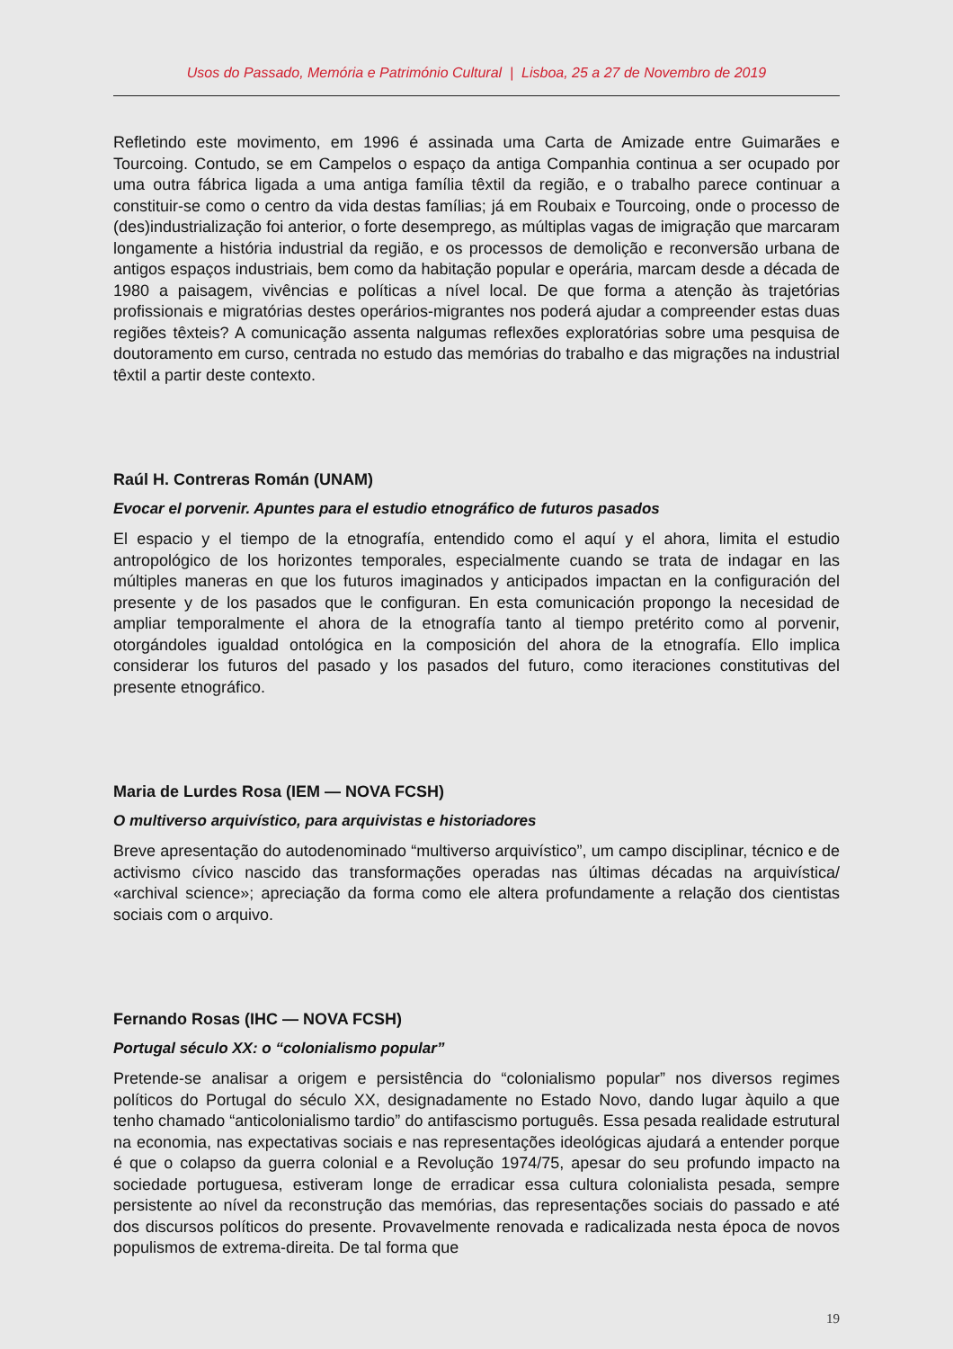Usos do Passado, Memória e Património Cultural | Lisboa, 25 a 27 de Novembro de 2019
Refletindo este movimento, em 1996 é assinada uma Carta de Amizade entre Guimarães e Tourcoing. Contudo, se em Campelos o espaço da antiga Companhia continua a ser ocupado por uma outra fábrica ligada a uma antiga família têxtil da região, e o trabalho parece continuar a constituir-se como o centro da vida destas famílias; já em Roubaix e Tourcoing, onde o processo de (des)industrialização foi anterior, o forte desemprego, as múltiplas vagas de imigração que marcaram longamente a história industrial da região, e os processos de demolição e reconversão urbana de antigos espaços industriais, bem como da habitação popular e operária, marcam desde a década de 1980 a paisagem, vivências e políticas a nível local. De que forma a atenção às trajetórias profissionais e migratórias destes operários-migrantes nos poderá ajudar a compreender estas duas regiões têxteis? A comunicação assenta nalgumas reflexões exploratórias sobre uma pesquisa de doutoramento em curso, centrada no estudo das memórias do trabalho e das migrações na industrial têxtil a partir deste contexto.
Raúl H. Contreras Román (UNAM)
Evocar el porvenir. Apuntes para el estudio etnográfico de futuros pasados
El espacio y el tiempo de la etnografía, entendido como el aquí y el ahora, limita el estudio antropológico de los horizontes temporales, especialmente cuando se trata de indagar en las múltiples maneras en que los futuros imaginados y anticipados impactan en la configuración del presente y de los pasados que le configuran. En esta comunicación propongo la necesidad de ampliar temporalmente el ahora de la etnografía tanto al tiempo pretérito como al porvenir, otorgándoles igualdad ontológica en la composición del ahora de la etnografía. Ello implica considerar los futuros del pasado y los pasados del futuro, como iteraciones constitutivas del presente etnográfico.
Maria de Lurdes Rosa (IEM — NOVA FCSH)
O multiverso arquivístico, para arquivistas e historiadores
Breve apresentação do autodenominado “multiverso arquivístico”, um campo disciplinar, técnico e de activismo cívico nascido das transformações operadas nas últimas décadas na arquivística/ «archival science»; apreciação da forma como ele altera profundamente a relação dos cientistas sociais com o arquivo.
Fernando Rosas (IHC — NOVA FCSH)
Portugal século XX: o “colonialismo popular”
Pretende-se analisar a origem e persistência do “colonialismo popular” nos diversos regimes políticos do Portugal do século XX, designadamente no Estado Novo, dando lugar àquilo a que tenho chamado “anticolonialismo tardio” do antifascismo português. Essa pesada realidade estrutural na economia, nas expectativas sociais e nas representações ideológicas ajudará a entender porque é que o colapso da guerra colonial e a Revolução 1974/75, apesar do seu profundo impacto na sociedade portuguesa, estiveram longe de erradicar essa cultura colonialista pesada, sempre persistente ao nível da reconstrução das memórias, das representações sociais do passado e até dos discursos políticos do presente. Provavelmente renovada e radicalizada nesta época de novos populismos de extrema-direita. De tal forma que
19